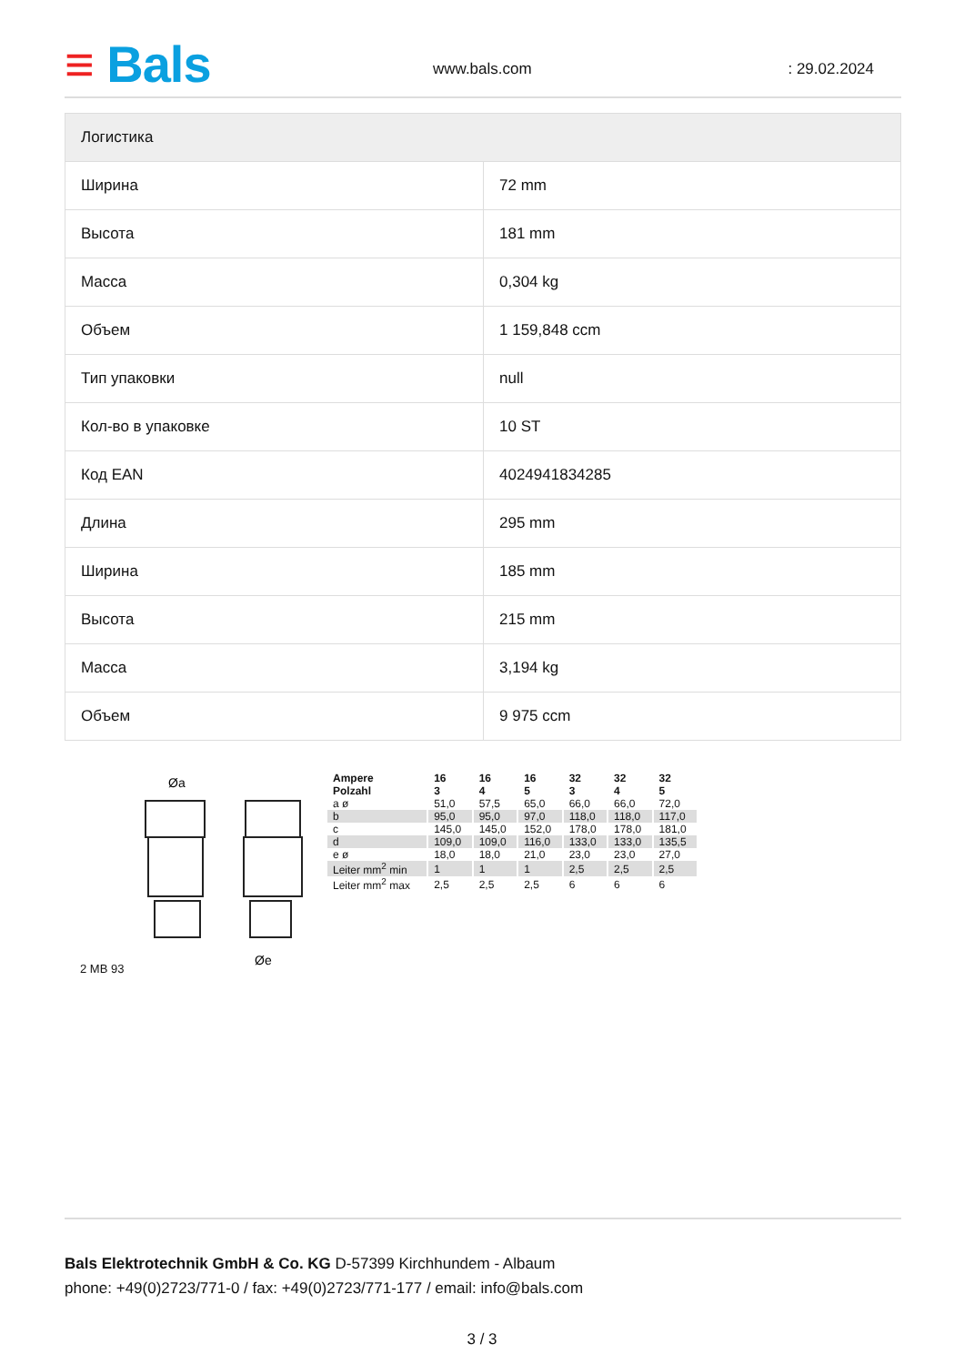≡ Bals www.bals.com : 29.02.2024
| Логистика | |
| --- | --- |
| Ширина | 72 mm |
| Высота | 181 mm |
| Масса | 0,304 kg |
| Объем | 1 159,848 ccm |
| Тип упаковки | null |
| Кол-во в упаковке | 10 ST |
| Код EAN | 4024941834285 |
| Длина | 295 mm |
| Ширина | 185 mm |
| Высота | 215 mm |
| Масса | 3,194 kg |
| Объем | 9 975 ccm |
Øa
Øe
2 MB 93
| Ampere Polzahl | 16 3 | 16 4 | 16 5 | 32 3 | 32 4 | 32 5 |
| --- | --- | --- | --- | --- | --- | --- |
| a ø | 51,0 | 57,5 | 65,0 | 66,0 | 66,0 | 72,0 |
| b | 95,0 | 95,0 | 97,0 | 118,0 | 118,0 | 117,0 |
| c | 145,0 | 145,0 | 152,0 | 178,0 | 178,0 | 181,0 |
| d | 109,0 | 109,0 | 116,0 | 133,0 | 133,0 | 135,5 |
| e ø | 18,0 | 18,0 | 21,0 | 23,0 | 23,0 | 27,0 |
| Leiter mm<sup>2</sup> min | 1 | 1 | 1 | 2,5 | 2,5 | 2,5 |
| Leiter mm<sup>2</sup> max | 2,5 | 2,5 | 2,5 | 6 | 6 | 6 |
Bals Elektrotechnik GmbH & Co. KG D-57399 Kirchhundem - Albaum
phone: +49(0)2723/771-0 / fax: +49(0)2723/771-177 / email: info@bals.com
3 / 3